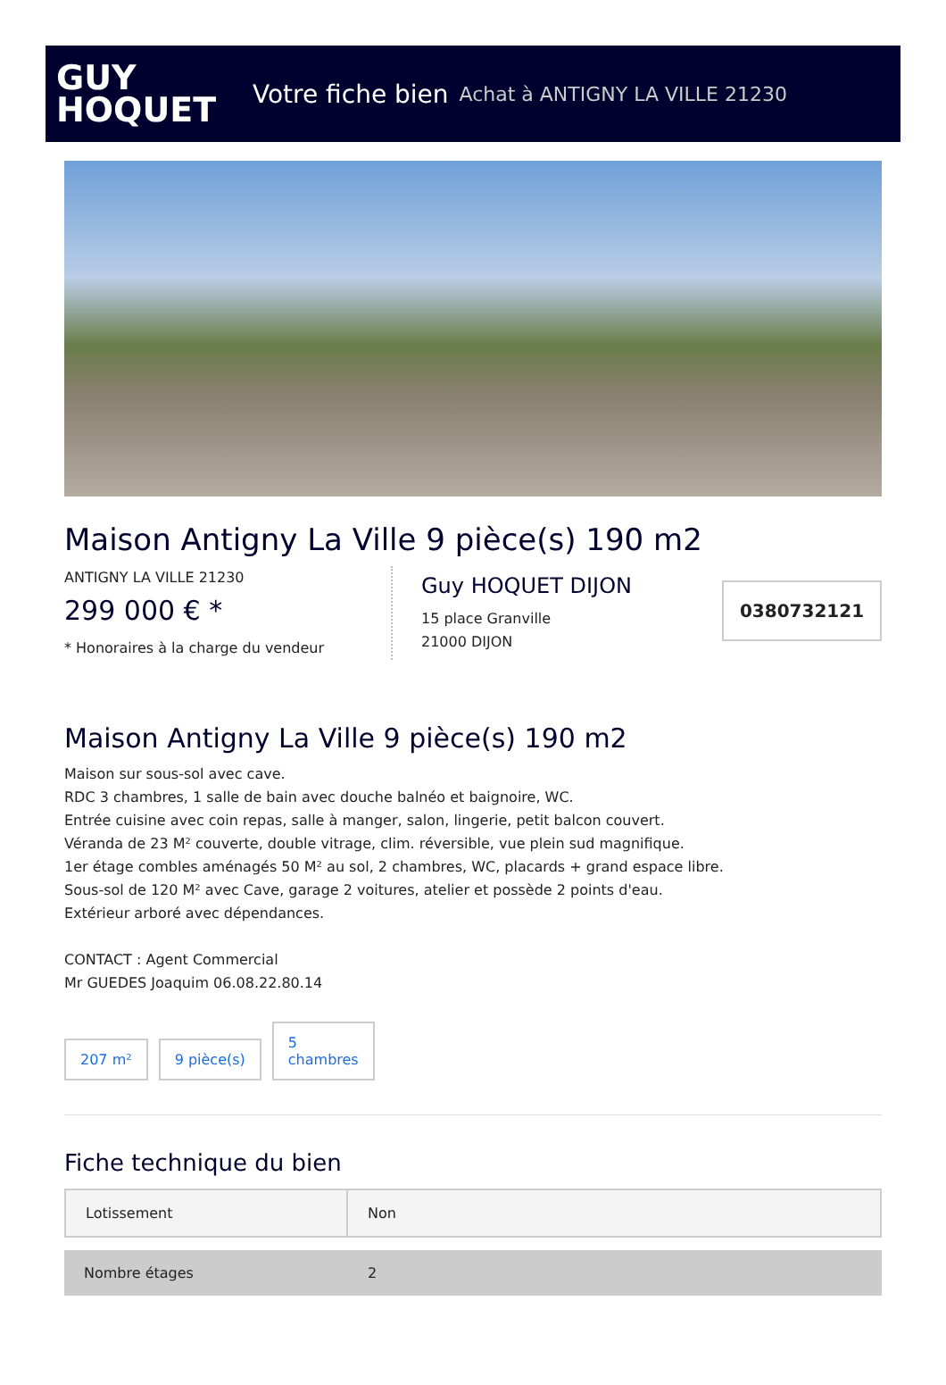GUY
HOQUET
Votre fiche bien Achat à ANTIGNY LA VILLE 21230
Maison Antigny La Ville 9 pièce(s) 190 m2
ANTIGNY LA VILLE 21230
299 000 € *
* Honoraires à la charge du vendeur
Guy HOQUET DIJON
15 place Granville
21000 DIJON
0380732121
Maison Antigny La Ville 9 pièce(s) 190 m2
Maison sur sous-sol avec cave.
RDC 3 chambres, 1 salle de bain avec douche balnéo et baignoire, WC.
Entrée cuisine avec coin repas, salle à manger, salon, lingerie, petit balcon couvert.
Véranda de 23 M² couverte, double vitrage, clim. réversible, vue plein sud magnifique.
1er étage combles aménagés 50 M² au sol, 2 chambres, WC, placards + grand espace libre.
Sous-sol de 120 M² avec Cave, garage 2 voitures, atelier et possède 2 points d'eau.
Extérieur arboré avec dépendances.
CONTACT : Agent Commercial
Mr GUEDES Joaquim 06.08.22.80.14
207 m² 9 pièce(s) 5
chambres
Fiche technique du bien
| Lotissement | Non |
| Nombre étages | 2 |